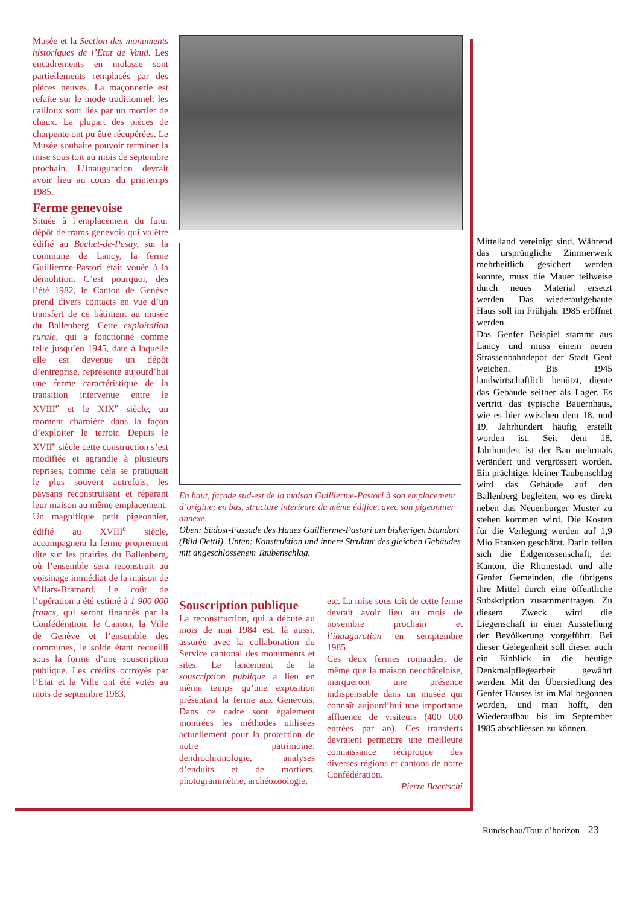Musée et la Section des monuments historiques de l’Etat de Vaud. Les encadrements en molasse sont partiellements remplacés par des pièces neuves. La maçonnerie est refaite sur le mode traditionnel: les cailloux sont liés par un mortier de chaux. La plupart des pièces de charpente ont pu être récupérées. Le Musée souhaite pouvoir terminer la mise sous toit au mois de septembre prochain. L’inauguration devrait avoir lieu au cours du printemps 1985.
Ferme genevoise
Située à l’emplacement du futur dépôt de trams genevois qui va être édifié au Bachet-de-Pesay, sur la commune de Lancy, la ferme Guillierme-Pastori était vouée à la démolition. C’est pourquoi, dès l’été 1982, le Canton de Genève prend divers contacts en vue d’un transfert de ce bâtiment au musée du Ballenberg. Cette exploitation rurale, qui a fonctionné comme telle jusqu’en 1945, date à laquelle elle est devenue un dépôt d’entreprise, représente aujourd’hui une ferme caractéristique de la transition intervenue entre le XVIII<sup>e</sup> et le XIX<sup>e</sup> siècle; un moment charnière dans la façon d’exploiter le terroir. Depuis le XVII<sup>e</sup> siècle cette construction s’est modifiée et agrandie à plusieurs reprises, comme cela se pratiquait le plus souvent autrefois, les paysans reconstruisant et réparant leur maison au même emplacement.
Un magnifique petit pigeonnier, édifié au XVIII<sup>e</sup> siècle, accompagnera la ferme proprement dite sur les prairies du Ballenberg, où l’ensemble sera reconstruit au voisinage immédiat de la maison de Villars-Bramard. Le coût de l’opération a été estimé à 1 900 000 francs, qui seront financés par la Confédération, le Canton, la Ville de Genève et l’ensemble des communes, le solde étant recueilli sous la forme d’une souscription publique. Les crédits octroyés par l’Etat et la Ville ont été votés au mois de septembre 1983.
En haut, façade sud-est de la maison Guillierme-Pastori à son emplacement d’origine; en bas, structure intérieure du même édifice, avec son pigeonnier annexe.
Oben: Südost-Fassade des Haues Guillierme-Pastori am bisherigen Standort (Bild Oettli). Unten: Konstruktion und innere Struktur des gleichen Gebäudes mit angeschlossenem Taubenschlag.
Souscription publique
La reconstruction, qui a débuté au mois de mai 1984 est, là aussi, assurée avec la collaboration du Service cantonal des monuments et sites. Le lancement de la souscription publique a lieu en même temps qu’une exposition présentant la ferme aux Genevois. Dans ce cadre sont également montrées les méthodes utilisées actuellement pour la protection de notre patrimoine: dendrochronologie, analyses d’enduits et de mortiers, photogrammétrie, archéozoologie,
etc. La mise sous toit de cette ferme devrait avoir lieu au mois de novembre prochain et l’inauguration en semptembre 1985.
Ces deux fermes romandes, de même que la maison neuchâteloise, marqueront une présence indispensable dans un musée qui connaît aujourd’hui une importante affluence de visiteurs (400 000 entrées par an). Ces transferts devraient permettre une meilleure connaissance réciproque des diverses régions et cantons de notre Confédération.
Pierre Baertschi
Mittelland vereinigt sind. Während das ursprüngliche Zimmerwerk mehrheitlich gesichert werden konnte, muss die Mauer teilweise durch neues Material ersetzt werden. Das wiederaufgebaute Haus soll im Frühjahr 1985 eröffnet werden.
Das Genfer Beispiel stammt aus Lancy und muss einem neuen Strassenbahndepot der Stadt Genf weichen. Bis 1945 landwirtschaftlich benützt, diente das Gebäude seither als Lager. Es vertritt das typische Bauernhaus, wie es hier zwischen dem 18. und 19. Jahrhundert häufig erstellt worden ist. Seit dem 18. Jahrhundert ist der Bau mehrmals verändert und vergrössert worden. Ein prächtiger kleiner Taubenschlag wird das Gebäude auf den Ballenberg begleiten, wo es direkt neben das Neuenburger Muster zu stehen kommen wird. Die Kosten für die Verlegung werden auf 1,9 Mio Franken geschätzt. Darin teilen sich die Eidgenossenschaft, der Kanton, die Rhonestadt und alle Genfer Gemeinden, die übrigens ihre Mittel durch eine öffentliche Subskription zusammentragen. Zu diesem Zweck wird die Liegenschaft in einer Ausstellung der Bevölkerung vorgeführt. Bei dieser Gelegenheit soll dieser auch ein Einblick in die heutige Denkmalpflegearbeit gewährt werden. Mit der Übersiedlung des Genfer Hauses ist im Mai begonnen worden, und man hofft, den Wiederaufbau bis im September 1985 abschliessen zu können.
Rundschau/Tour d’horizon 23